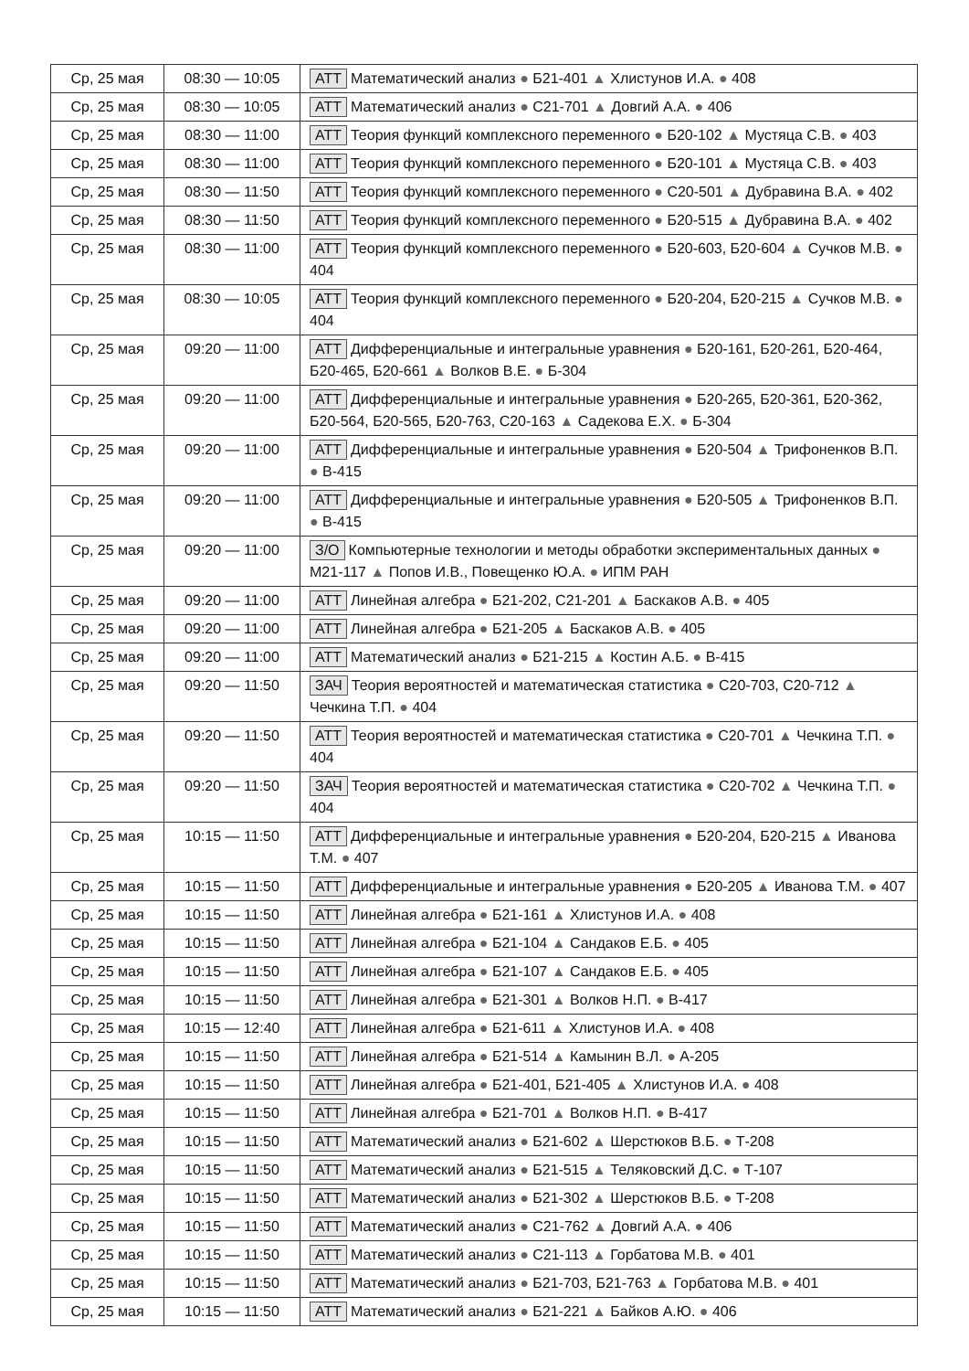| Ср, 25 мая | 08:30 — 10:05 | АТТ Математический анализ ● Б21-401 ▲ Хлистунов И.А. ● 408 |
| Ср, 25 мая | 08:30 — 10:05 | АТТ Математический анализ ● С21-701 ▲ Довгий А.А. ● 406 |
| Ср, 25 мая | 08:30 — 11:00 | АТТ Теория функций комплексного переменного ● Б20-102 ▲ Мустяца С.В. ● 403 |
| Ср, 25 мая | 08:30 — 11:00 | АТТ Теория функций комплексного переменного ● Б20-101 ▲ Мустяца С.В. ● 403 |
| Ср, 25 мая | 08:30 — 11:50 | АТТ Теория функций комплексного переменного ● С20-501 ▲ Дубравина В.А. ● 402 |
| Ср, 25 мая | 08:30 — 11:50 | АТТ Теория функций комплексного переменного ● Б20-515 ▲ Дубравина В.А. ● 402 |
| Ср, 25 мая | 08:30 — 11:00 | АТТ Теория функций комплексного переменного ● Б20-603, Б20-604 ▲ Сучков М.В. ● 404 |
| Ср, 25 мая | 08:30 — 10:05 | АТТ Теория функций комплексного переменного ● Б20-204, Б20-215 ▲ Сучков М.В. ● 404 |
| Ср, 25 мая | 09:20 — 11:00 | АТТ Дифференциальные и интегральные уравнения ● Б20-161, Б20-261, Б20-464, Б20-465, Б20-661 ▲ Волков В.Е. ● Б-304 |
| Ср, 25 мая | 09:20 — 11:00 | АТТ Дифференциальные и интегральные уравнения ● Б20-265, Б20-361, Б20-362, Б20-564, Б20-565, Б20-763, С20-163 ▲ Садекова Е.Х. ● Б-304 |
| Ср, 25 мая | 09:20 — 11:00 | АТТ Дифференциальные и интегральные уравнения ● Б20-504 ▲ Трифоненков В.П. ● В-415 |
| Ср, 25 мая | 09:20 — 11:00 | АТТ Дифференциальные и интегральные уравнения ● Б20-505 ▲ Трифоненков В.П. ● В-415 |
| Ср, 25 мая | 09:20 — 11:00 | З/О Компьютерные технологии и методы обработки экспериментальных данных ● М21-117 ▲ Попов И.В., Повещенко Ю.А. ● ИПМ РАН |
| Ср, 25 мая | 09:20 — 11:00 | АТТ Линейная алгебра ● Б21-202, С21-201 ▲ Баскаков А.В. ● 405 |
| Ср, 25 мая | 09:20 — 11:00 | АТТ Линейная алгебра ● Б21-205 ▲ Баскаков А.В. ● 405 |
| Ср, 25 мая | 09:20 — 11:00 | АТТ Математический анализ ● Б21-215 ▲ Костин А.Б. ● В-415 |
| Ср, 25 мая | 09:20 — 11:50 | ЗАЧ Теория вероятностей и математическая статистика ● С20-703, С20-712 ▲ Чечкина Т.П. ● 404 |
| Ср, 25 мая | 09:20 — 11:50 | АТТ Теория вероятностей и математическая статистика ● С20-701 ▲ Чечкина Т.П. ● 404 |
| Ср, 25 мая | 09:20 — 11:50 | ЗАЧ Теория вероятностей и математическая статистика ● С20-702 ▲ Чечкина Т.П. ● 404 |
| Ср, 25 мая | 10:15 — 11:50 | АТТ Дифференциальные и интегральные уравнения ● Б20-204, Б20-215 ▲ Иванова Т.М. ● 407 |
| Ср, 25 мая | 10:15 — 11:50 | АТТ Дифференциальные и интегральные уравнения ● Б20-205 ▲ Иванова Т.М. ● 407 |
| Ср, 25 мая | 10:15 — 11:50 | АТТ Линейная алгебра ● Б21-161 ▲ Хлистунов И.А. ● 408 |
| Ср, 25 мая | 10:15 — 11:50 | АТТ Линейная алгебра ● Б21-104 ▲ Сандаков Е.Б. ● 405 |
| Ср, 25 мая | 10:15 — 11:50 | АТТ Линейная алгебра ● Б21-107 ▲ Сандаков Е.Б. ● 405 |
| Ср, 25 мая | 10:15 — 11:50 | АТТ Линейная алгебра ● Б21-301 ▲ Волков Н.П. ● В-417 |
| Ср, 25 мая | 10:15 — 12:40 | АТТ Линейная алгебра ● Б21-611 ▲ Хлистунов И.А. ● 408 |
| Ср, 25 мая | 10:15 — 11:50 | АТТ Линейная алгебра ● Б21-514 ▲ Камынин В.Л. ● А-205 |
| Ср, 25 мая | 10:15 — 11:50 | АТТ Линейная алгебра ● Б21-401, Б21-405 ▲ Хлистунов И.А. ● 408 |
| Ср, 25 мая | 10:15 — 11:50 | АТТ Линейная алгебра ● Б21-701 ▲ Волков Н.П. ● В-417 |
| Ср, 25 мая | 10:15 — 11:50 | АТТ Математический анализ ● Б21-602 ▲ Шерстюков В.Б. ● Т-208 |
| Ср, 25 мая | 10:15 — 11:50 | АТТ Математический анализ ● Б21-515 ▲ Теляковский Д.С. ● Т-107 |
| Ср, 25 мая | 10:15 — 11:50 | АТТ Математический анализ ● Б21-302 ▲ Шерстюков В.Б. ● Т-208 |
| Ср, 25 мая | 10:15 — 11:50 | АТТ Математический анализ ● С21-762 ▲ Довгий А.А. ● 406 |
| Ср, 25 мая | 10:15 — 11:50 | АТТ Математический анализ ● С21-113 ▲ Горбатова М.В. ● 401 |
| Ср, 25 мая | 10:15 — 11:50 | АТТ Математический анализ ● Б21-703, Б21-763 ▲ Горбатова М.В. ● 401 |
| Ср, 25 мая | 10:15 — 11:50 | АТТ Математический анализ ● Б21-221 ▲ Байков А.Ю. ● 406 |